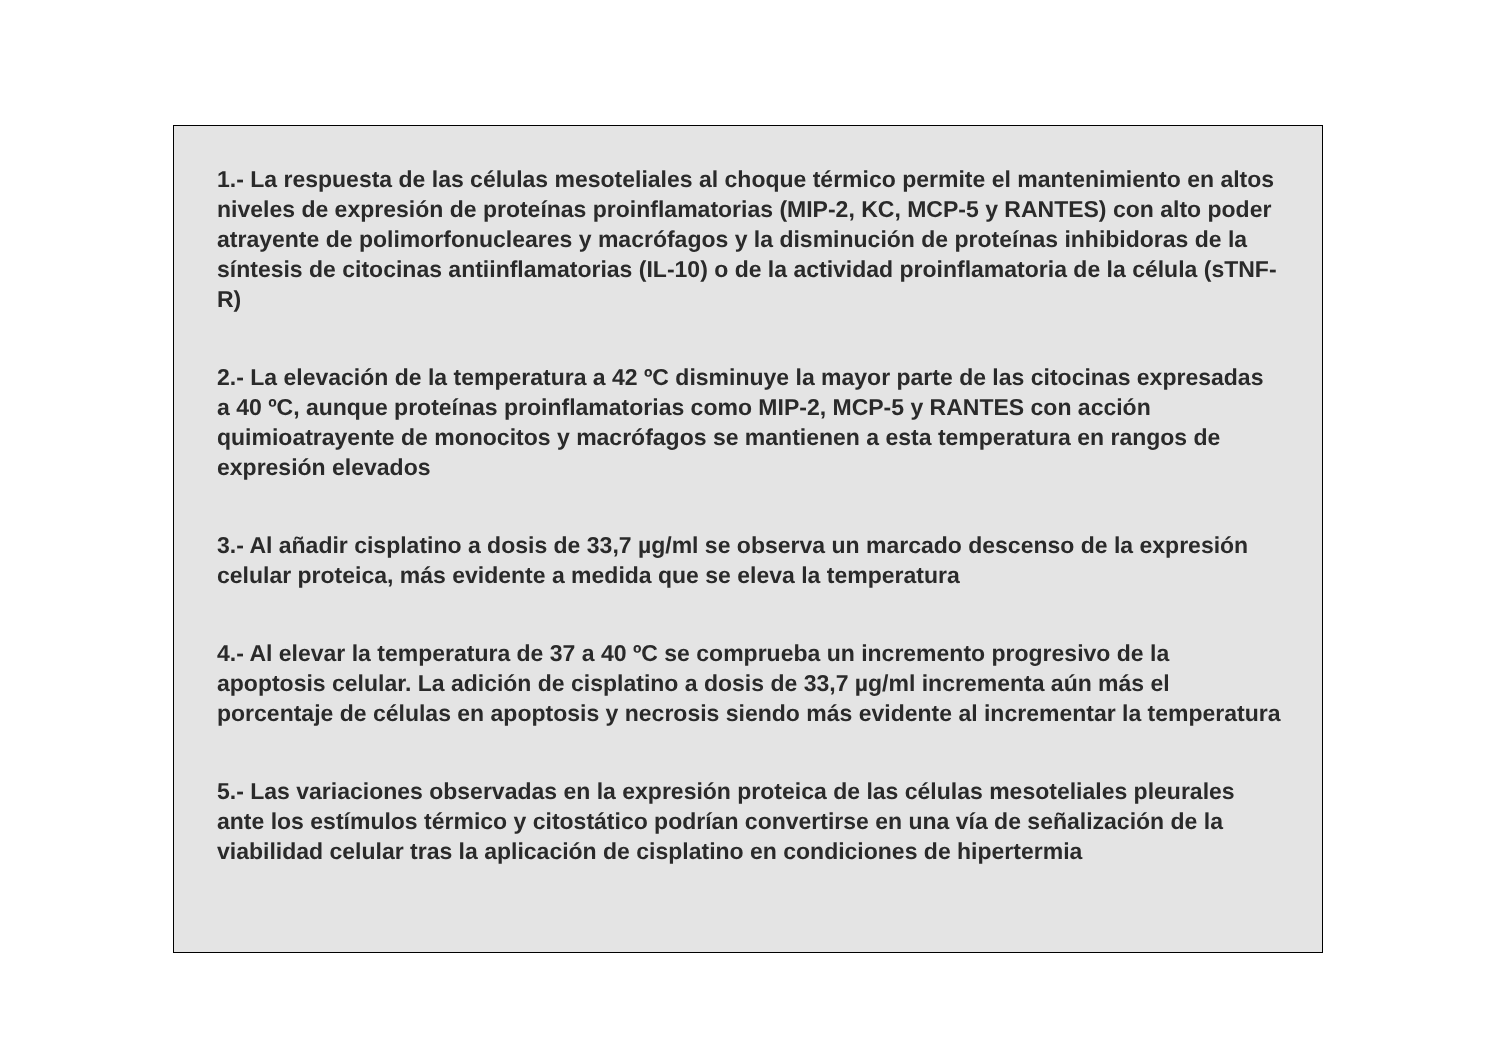1.- La respuesta de las células mesoteliales al choque térmico permite el mantenimiento en altos niveles de expresión de proteínas proinflamatorias (MIP-2, KC, MCP-5 y RANTES) con alto poder atrayente de polimorfonucleares y macrófagos y la disminución de proteínas inhibidoras de la síntesis de citocinas antiinflamatorias (IL-10) o de la actividad proinflamatoria de la célula (sTNF-R)
2.- La elevación de la temperatura a 42 ºC disminuye la mayor parte de las citocinas expresadas a 40 ºC, aunque proteínas proinflamatorias como MIP-2, MCP-5 y RANTES con acción quimioatrayente de monocitos y macrófagos se mantienen a esta temperatura en rangos de expresión elevados
3.- Al añadir cisplatino a dosis de 33,7 µg/ml se observa un marcado descenso de la expresión celular proteica, más evidente a medida que se eleva la temperatura
4.- Al elevar la temperatura de 37 a 40 ºC se comprueba un incremento progresivo de la apoptosis celular. La adición de cisplatino a dosis de 33,7 µg/ml incrementa aún más el porcentaje de células en apoptosis y necrosis siendo más evidente al incrementar la temperatura
5.- Las variaciones observadas en la expresión proteica de las células mesoteliales pleurales ante los estímulos térmico y citostático podrían convertirse en una vía de señalización de la viabilidad celular tras la aplicación de cisplatino en condiciones de hipertermia